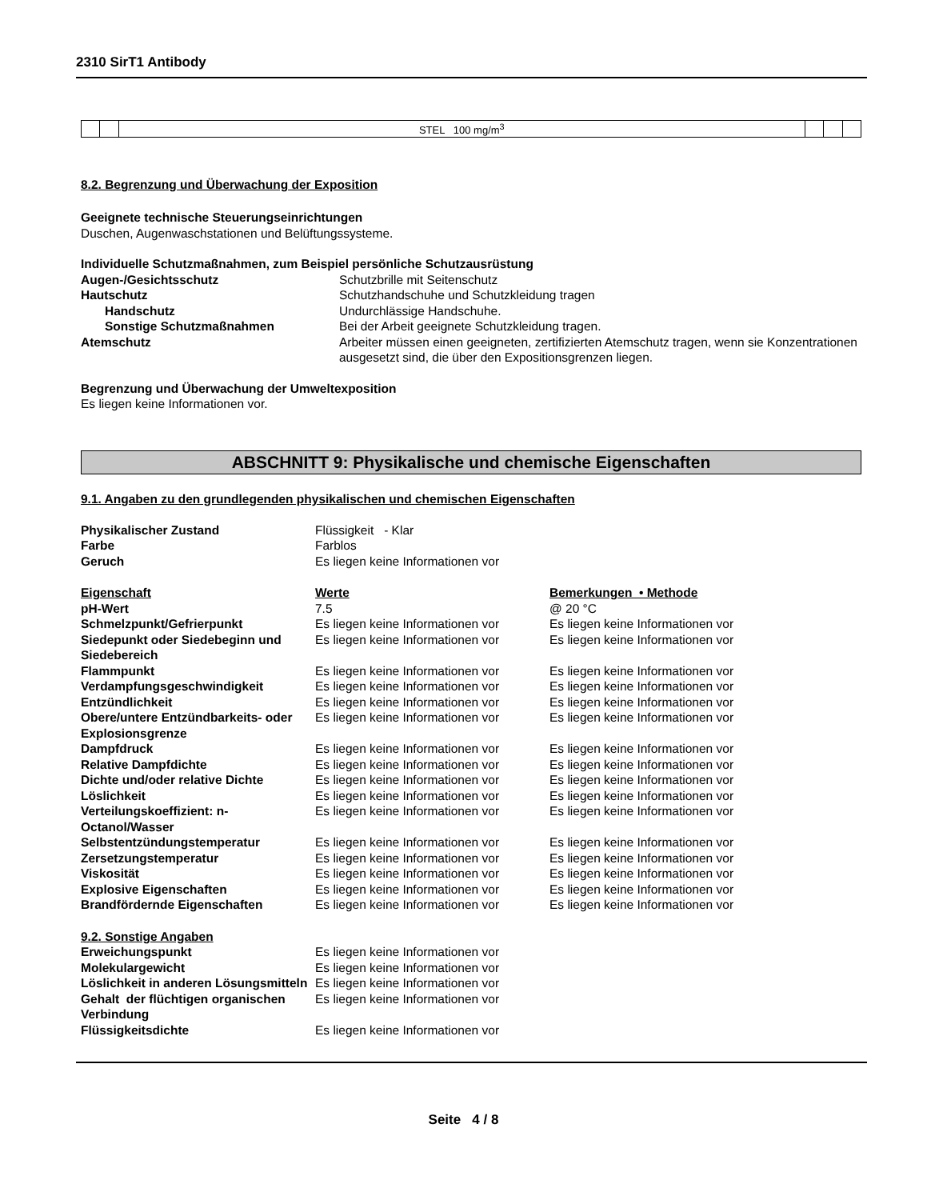2310 SirT1 Antibody
| | | STEL 100 mg/m<sup>3</sup> | | | |
8.2. Begrenzung und Überwachung der Exposition
Geeignete technische Steuerungseinrichtungen
Duschen, Augenwaschstationen und Belüftungssysteme.
Individuelle Schutzmaßnahmen, zum Beispiel persönliche Schutzausrüstung
| Augen-/Gesichtsschutz | Schutzbrille mit Seitenschutz |
| Hautschutz | Schutzhandschuhe und Schutzkleidung tragen |
| Handschutz | Undurchlässige Handschuhe. |
| Sonstige Schutzmaßnahmen | Bei der Arbeit geeignete Schutzkleidung tragen. |
| Atemschutz | Arbeiter müssen einen geeigneten, zertifizierten Atemschutz tragen, wenn sie Konzentrationen ausgesetzt sind, die über den Expositionsgrenzen liegen. |
Begrenzung und Überwachung der Umweltexposition
Es liegen keine Informationen vor.
ABSCHNITT 9: Physikalische und chemische Eigenschaften
9.1. Angaben zu den grundlegenden physikalischen und chemischen Eigenschaften
| Physikalischer Zustand | Flüssigkeit - Klar | |
| Farbe | Farblos | |
| Geruch | Es liegen keine Informationen vor | |
| Eigenschaft | Werte | Bemerkungen • Methode |
| pH-Wert | 7.5 | @ 20 °C |
| Schmelzpunkt/Gefrierpunkt | Es liegen keine Informationen vor | Es liegen keine Informationen vor |
| Siedepunkt oder Siedebeginn und Siedebereich | Es liegen keine Informationen vor | Es liegen keine Informationen vor |
| Flammpunkt | Es liegen keine Informationen vor | Es liegen keine Informationen vor |
| Verdampfungsgeschwindigkeit | Es liegen keine Informationen vor | Es liegen keine Informationen vor |
| Entzündlichkeit | Es liegen keine Informationen vor | Es liegen keine Informationen vor |
| Obere/untere Entzündbarkeits- oder Explosionsgrenze | Es liegen keine Informationen vor | Es liegen keine Informationen vor |
| Dampfdruck | Es liegen keine Informationen vor | Es liegen keine Informationen vor |
| Relative Dampfdichte | Es liegen keine Informationen vor | Es liegen keine Informationen vor |
| Dichte und/oder relative Dichte | Es liegen keine Informationen vor | Es liegen keine Informationen vor |
| Löslichkeit | Es liegen keine Informationen vor | Es liegen keine Informationen vor |
| Verteilungskoeffizient: n-Octanol/Wasser | Es liegen keine Informationen vor | Es liegen keine Informationen vor |
| Selbstentzündungstemperatur | Es liegen keine Informationen vor | Es liegen keine Informationen vor |
| Zersetzungstemperatur | Es liegen keine Informationen vor | Es liegen keine Informationen vor |
| Viskosität | Es liegen keine Informationen vor | Es liegen keine Informationen vor |
| Explosive Eigenschaften | Es liegen keine Informationen vor | Es liegen keine Informationen vor |
| Brandfördernde Eigenschaften | Es liegen keine Informationen vor | Es liegen keine Informationen vor |
| 9.2. Sonstige Angaben | | |
| Erweichungspunkt | Es liegen keine Informationen vor | |
| Molekulargewicht | Es liegen keine Informationen vor | |
| Löslichkeit in anderen Lösungsmitteln | Es liegen keine Informationen vor | |
| Gehalt der flüchtigen organischen Verbindung | Es liegen keine Informationen vor | |
| Flüssigkeitsdichte | Es liegen keine Informationen vor | |
Seite 4 / 8